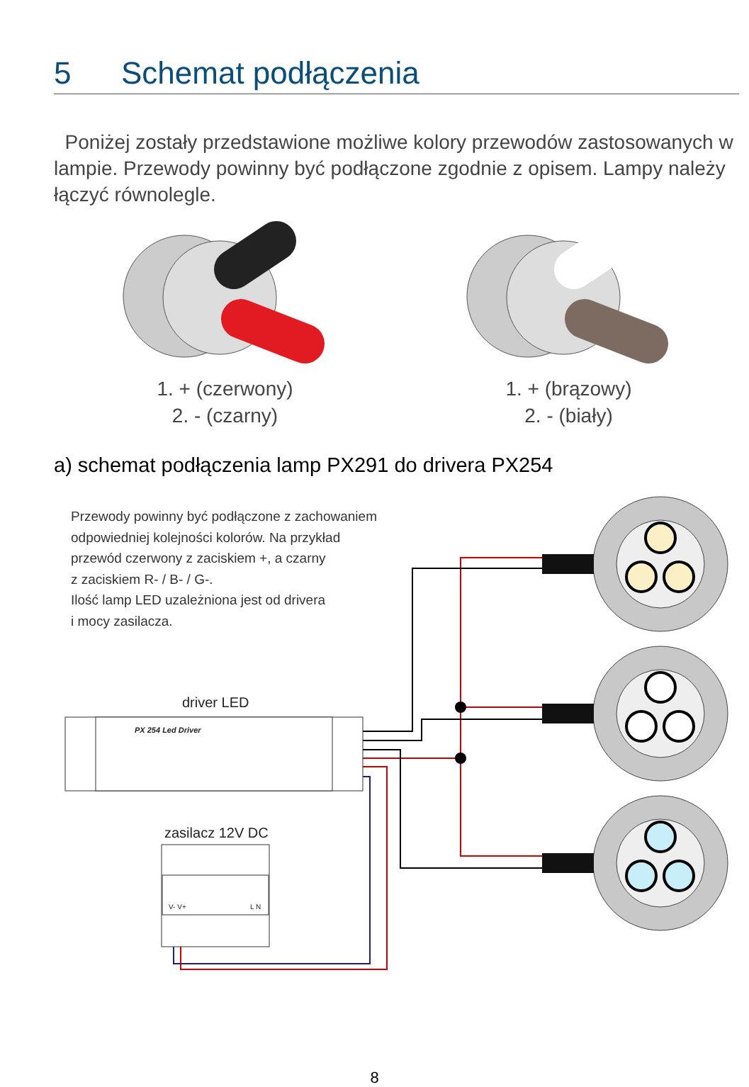5 Schemat podłączenia
Poniżej zostały przedstawione możliwe kolory przewodów zastosowanych w lampie. Przewody powinny być podłączone zgodnie z opisem. Lampy należy łączyć równolegle.
1. + (czerwony)
2. - (czarny)
1. + (brązowy)
2. - (biały)
a) schemat podłączenia lamp PX291 do drivera PX254
Przewody powinny być podłączone z zachowaniem
odpowiedniej kolejności kolorów. Na przykład
przewód czerwony z zaciskiem +, a czarny
z zaciskiem R- / B- / G-.
Ilość lamp LED uzależniona jest od drivera
i mocy zasilacza.
driver LED
PX 254 Led Driver
zasilacz 12V DC
V- V+ L N
8